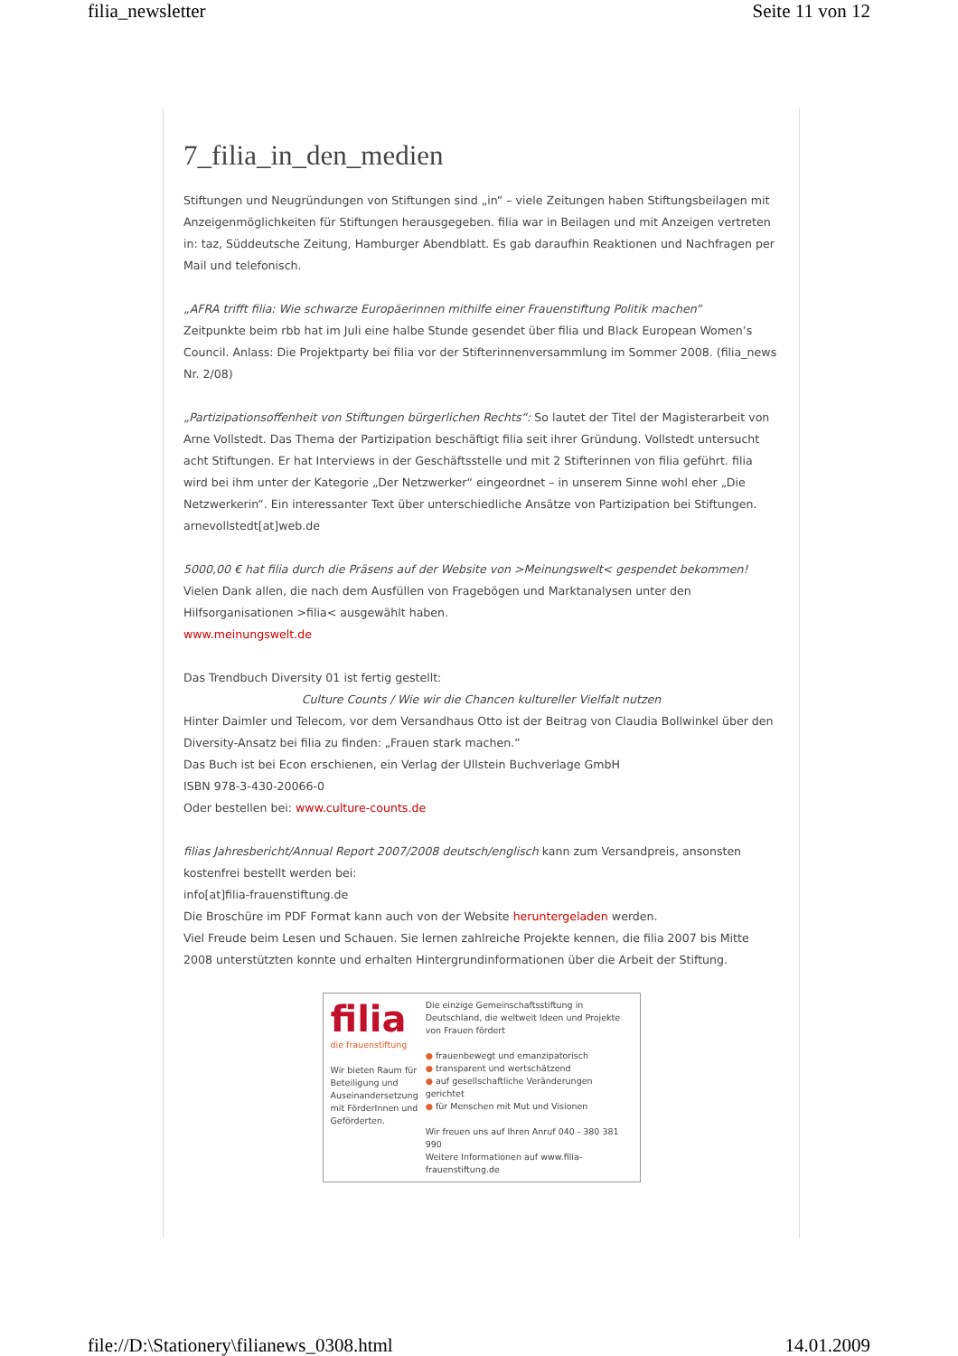filia_newsletter Seite 11 von 12
7_filia_in_den_medien
Stiftungen und Neugründungen von Stiftungen sind „in“ – viele Zeitungen haben Stiftungsbeilagen mit Anzeigenmöglichkeiten für Stiftungen herausgegeben. filia war in Beilagen und mit Anzeigen vertreten in: taz, Süddeutsche Zeitung, Hamburger Abendblatt. Es gab daraufhin Reaktionen und Nachfragen per Mail und telefonisch.
„AFRA trifft filia: Wie schwarze Europäerinnen mithilfe einer Frauenstiftung Politik machen“
Zeitpunkte beim rbb hat im Juli eine halbe Stunde gesendet über filia und Black European Women‘s Council. Anlass: Die Projektparty bei filia vor der Stifterinnenversammlung im Sommer 2008. (filia_news Nr. 2/08)
„Partizipationsoffenheit von Stiftungen bürgerlichen Rechts“: So lautet der Titel der Magisterarbeit von Arne Vollstedt. Das Thema der Partizipation beschäftigt filia seit ihrer Gründung. Vollstedt untersucht acht Stiftungen. Er hat Interviews in der Geschäftsstelle und mit 2 Stifterinnen von filia geführt. filia wird bei ihm unter der Kategorie „Der Netzwerker“ eingeordnet – in unserem Sinne wohl eher „Die Netzwerkerin“. Ein interessanter Text über unterschiedliche Ansätze von Partizipation bei Stiftungen.
arnevollstedt[at]web.de
5000,00 € hat filia durch die Präsens auf der Website von >Meinungswelt< gespendet bekommen!
Vielen Dank allen, die nach dem Ausfüllen von Fragebögen und Marktanalysen unter den Hilfsorganisationen >filia< ausgewählt haben.
www.meinungswelt.de
Das Trendbuch Diversity 01 ist fertig gestellt:
Culture Counts / Wie wir die Chancen kultureller Vielfalt nutzen
Hinter Daimler und Telecom, vor dem Versandhaus Otto ist der Beitrag von Claudia Bollwinkel über den Diversity-Ansatz bei filia zu finden: „Frauen stark machen.“
Das Buch ist bei Econ erschienen, ein Verlag der Ullstein Buchverlage GmbH
ISBN 978-3-430-20066-0
Oder bestellen bei: www.culture-counts.de
filias Jahresbericht/Annual Report 2007/2008 deutsch/englisch kann zum Versandpreis, ansonsten kostenfrei bestellt werden bei:
info[at]filia-frauenstiftung.de
Die Broschüre im PDF Format kann auch von der Website heruntergeladen werden.
Viel Freude beim Lesen und Schauen. Sie lernen zahlreiche Projekte kennen, die filia 2007 bis Mitte 2008 unterstützten konnte und erhalten Hintergrundinformationen über die Arbeit der Stiftung.
filia
die frauenstiftung
Wir bieten Raum für Beteiligung und Auseinandersetzung mit FörderInnen und Geförderten.
Die einzige Gemeinschaftsstiftung in Deutschland, die weltweit Ideen und Projekte von Frauen fördert
● frauenbewegt und emanzipatorisch
● transparent und wertschätzend
● auf gesellschaftliche Veränderungen gerichtet
● für Menschen mit Mut und Visionen
Wir freuen uns auf Ihren Anruf 040 - 380 381 990
Weitere Informationen auf www.filia-frauenstiftung.de
file://D:\Stationery\filianews_0308.html 14.01.2009